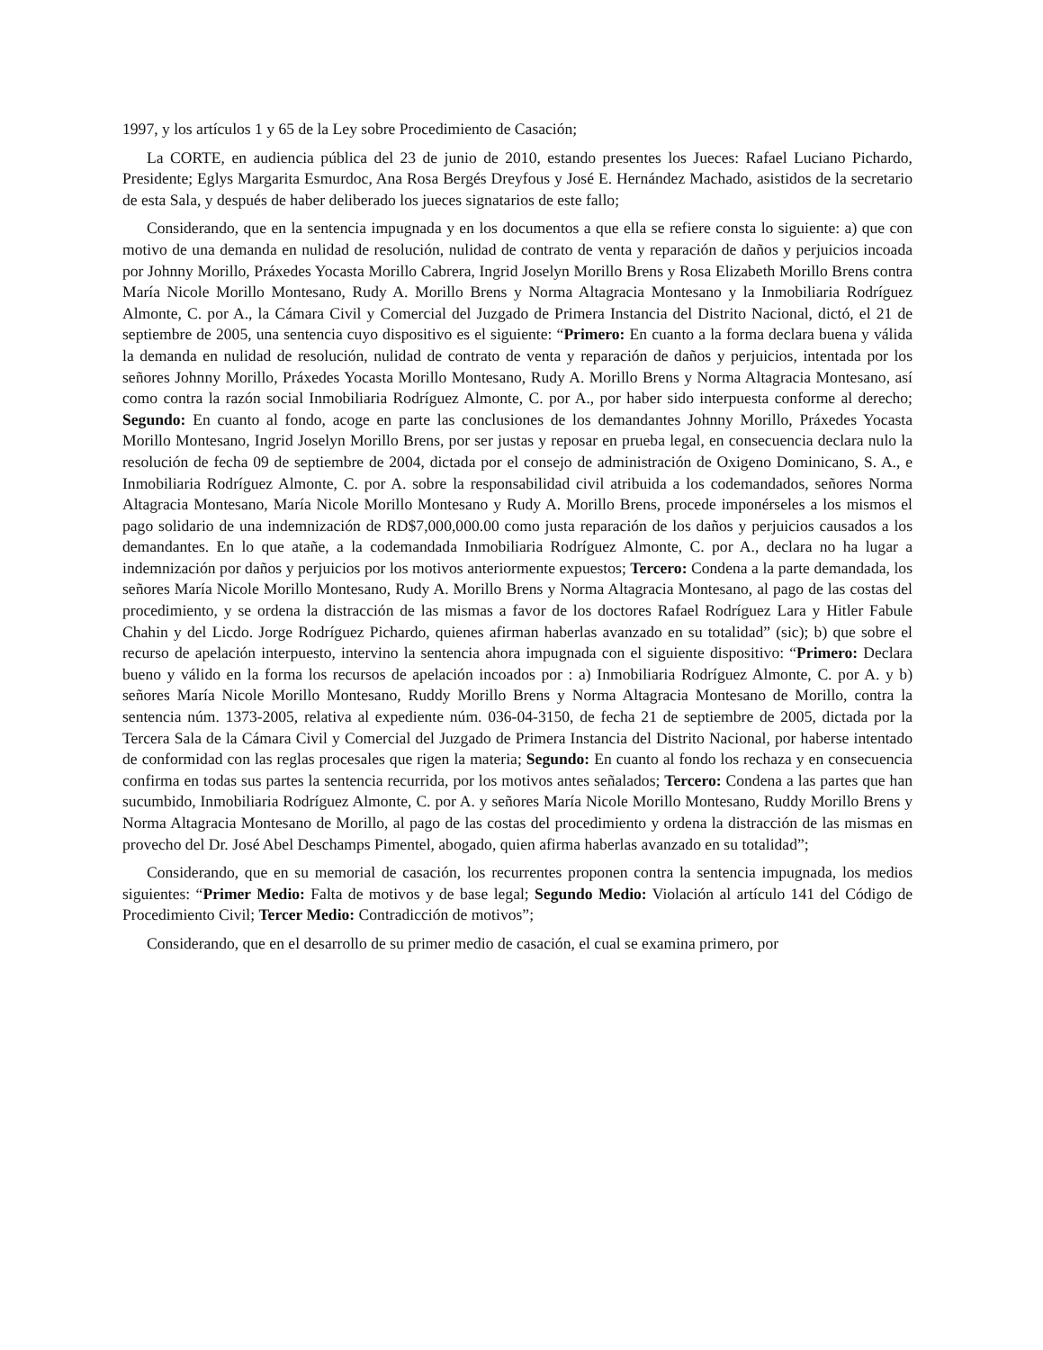1997, y los artículos 1 y 65 de la Ley sobre Procedimiento de Casación;
La CORTE, en audiencia pública del 23 de junio de 2010, estando presentes los Jueces: Rafael Luciano Pichardo, Presidente; Eglys Margarita Esmurdoc, Ana Rosa Bergés Dreyfous y José E. Hernández Machado, asistidos de la secretario de esta Sala, y después de haber deliberado los jueces signatarios de este fallo;
Considerando, que en la sentencia impugnada y en los documentos a que ella se refiere consta lo siguiente: a) que con motivo de una demanda en nulidad de resolución, nulidad de contrato de venta y reparación de daños y perjuicios incoada por Johnny Morillo, Práxedes Yocasta Morillo Cabrera, Ingrid Joselyn Morillo Brens y Rosa Elizabeth Morillo Brens contra María Nicole Morillo Montesano, Rudy A. Morillo Brens y Norma Altagracia Montesano y la Inmobiliaria Rodríguez Almonte, C. por A., la Cámara Civil y Comercial del Juzgado de Primera Instancia del Distrito Nacional, dictó, el 21 de septiembre de 2005, una sentencia cuyo dispositivo es el siguiente: “Primero: En cuanto a la forma declara buena y válida la demanda en nulidad de resolución, nulidad de contrato de venta y reparación de daños y perjuicios, intentada por los señores Johnny Morillo, Práxedes Yocasta Morillo Montesano, Rudy A. Morillo Brens y Norma Altagracia Montesano, así como contra la razón social Inmobiliaria Rodríguez Almonte, C. por A., por haber sido interpuesta conforme al derecho; Segundo: En cuanto al fondo, acoge en parte las conclusiones de los demandantes Johnny Morillo, Práxedes Yocasta Morillo Montesano, Ingrid Joselyn Morillo Brens, por ser justas y reposar en prueba legal, en consecuencia declara nulo la resolución de fecha 09 de septiembre de 2004, dictada por el consejo de administración de Oxigeno Dominicano, S. A., e Inmobiliaria Rodríguez Almonte, C. por A. sobre la responsabilidad civil atribuida a los codemandados, señores Norma Altagracia Montesano, María Nicole Morillo Montesano y Rudy A. Morillo Brens, procede imponérseles a los mismos el pago solidario de una indemnización de RD$7,000,000.00 como justa reparación de los daños y perjuicios causados a los demandantes. En lo que atañe, a la codemandada Inmobiliaria Rodríguez Almonte, C. por A., declara no ha lugar a indemnización por daños y perjuicios por los motivos anteriormente expuestos; Tercero: Condena a la parte demandada, los señores María Nicole Morillo Montesano, Rudy A. Morillo Brens y Norma Altagracia Montesano, al pago de las costas del procedimiento, y se ordena la distracción de las mismas a favor de los doctores Rafael Rodríguez Lara y Hitler Fabule Chahin y del Licdo. Jorge Rodríguez Pichardo, quienes afirman haberlas avanzado en su totalidad” (sic); b) que sobre el recurso de apelación interpuesto, intervino la sentencia ahora impugnada con el siguiente dispositivo: “Primero: Declara bueno y válido en la forma los recursos de apelación incoados por : a) Inmobiliaria Rodríguez Almonte, C. por A. y b) señores María Nicole Morillo Montesano, Ruddy Morillo Brens y Norma Altagracia Montesano de Morillo, contra la sentencia núm. 1373-2005, relativa al expediente núm. 036-04-3150, de fecha 21 de septiembre de 2005, dictada por la Tercera Sala de la Cámara Civil y Comercial del Juzgado de Primera Instancia del Distrito Nacional, por haberse intentado de conformidad con las reglas procesales que rigen la materia; Segundo: En cuanto al fondo los rechaza y en consecuencia confirma en todas sus partes la sentencia recurrida, por los motivos antes señalados; Tercero: Condena a las partes que han sucumbido, Inmobiliaria Rodríguez Almonte, C. por A. y señores María Nicole Morillo Montesano, Ruddy Morillo Brens y Norma Altagracia Montesano de Morillo, al pago de las costas del procedimiento y ordena la distracción de las mismas en provecho del Dr. José Abel Deschamps Pimentel, abogado, quien afirma haberlas avanzado en su totalidad”;
Considerando, que en su memorial de casación, los recurrentes proponen contra la sentencia impugnada, los medios siguientes: “Primer Medio: Falta de motivos y de base legal; Segundo Medio: Violación al artículo 141 del Código de Procedimiento Civil; Tercer Medio: Contradicción de motivos”;
Considerando, que en el desarrollo de su primer medio de casación, el cual se examina primero, por